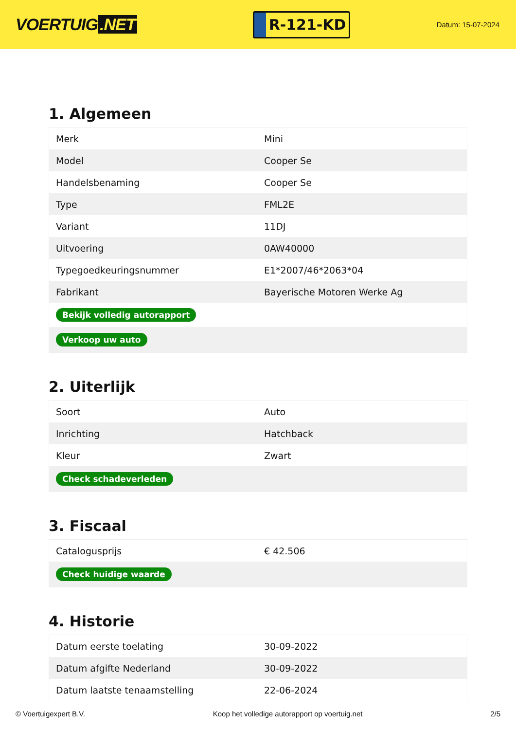VOERTUIG.NET
R-121-KD
Datum: 15-07-2024
1. Algemeen
| Merk | Mini |
| Model | Cooper Se |
| Handelsbenaming | Cooper Se |
| Type | FML2E |
| Variant | 11DJ |
| Uitvoering | 0AW40000 |
| Typegoedkeuringsnummer | E1*2007/46*2063*04 |
| Fabrikant | Bayerische Motoren Werke Ag |
| Bekijk volledig autorapport | |
| Verkoop uw auto | |
2. Uiterlijk
| Soort | Auto |
| Inrichting | Hatchback |
| Kleur | Zwart |
| Check schadeverleden | |
3. Fiscaal
| Catalogusprijs | € 42.506 |
| Check huidige waarde | |
4. Historie
| Datum eerste toelating | 30-09-2022 |
| Datum afgifte Nederland | 30-09-2022 |
| Datum laatste tenaamstelling | 22-06-2024 |
© Voertuigexpert B.V. Koop het volledige autorapport op voertuig.net 2/5